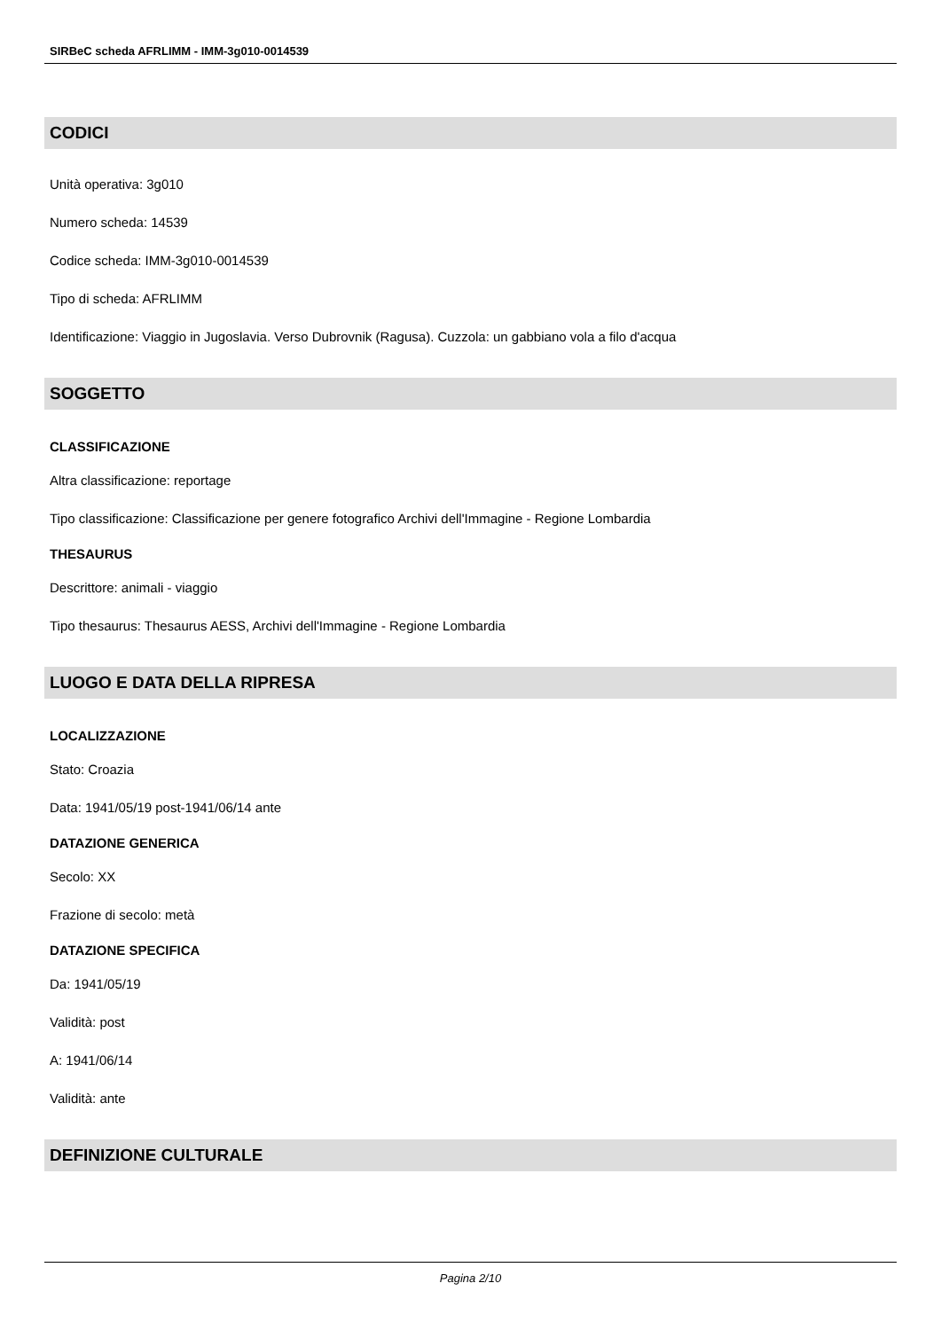SIRBeC scheda AFRLIMM - IMM-3g010-0014539
CODICI
Unità operativa: 3g010
Numero scheda: 14539
Codice scheda: IMM-3g010-0014539
Tipo di scheda: AFRLIMM
Identificazione: Viaggio in Jugoslavia. Verso Dubrovnik (Ragusa). Cuzzola: un gabbiano vola a filo d'acqua
SOGGETTO
CLASSIFICAZIONE
Altra classificazione: reportage
Tipo classificazione: Classificazione per genere fotografico Archivi dell'Immagine - Regione Lombardia
THESAURUS
Descrittore: animali - viaggio
Tipo thesaurus: Thesaurus AESS, Archivi dell'Immagine - Regione Lombardia
LUOGO E DATA DELLA RIPRESA
LOCALIZZAZIONE
Stato: Croazia
Data: 1941/05/19 post-1941/06/14 ante
DATAZIONE GENERICA
Secolo: XX
Frazione di secolo: metà
DATAZIONE SPECIFICA
Da: 1941/05/19
Validità: post
A: 1941/06/14
Validità: ante
DEFINIZIONE CULTURALE
Pagina 2/10